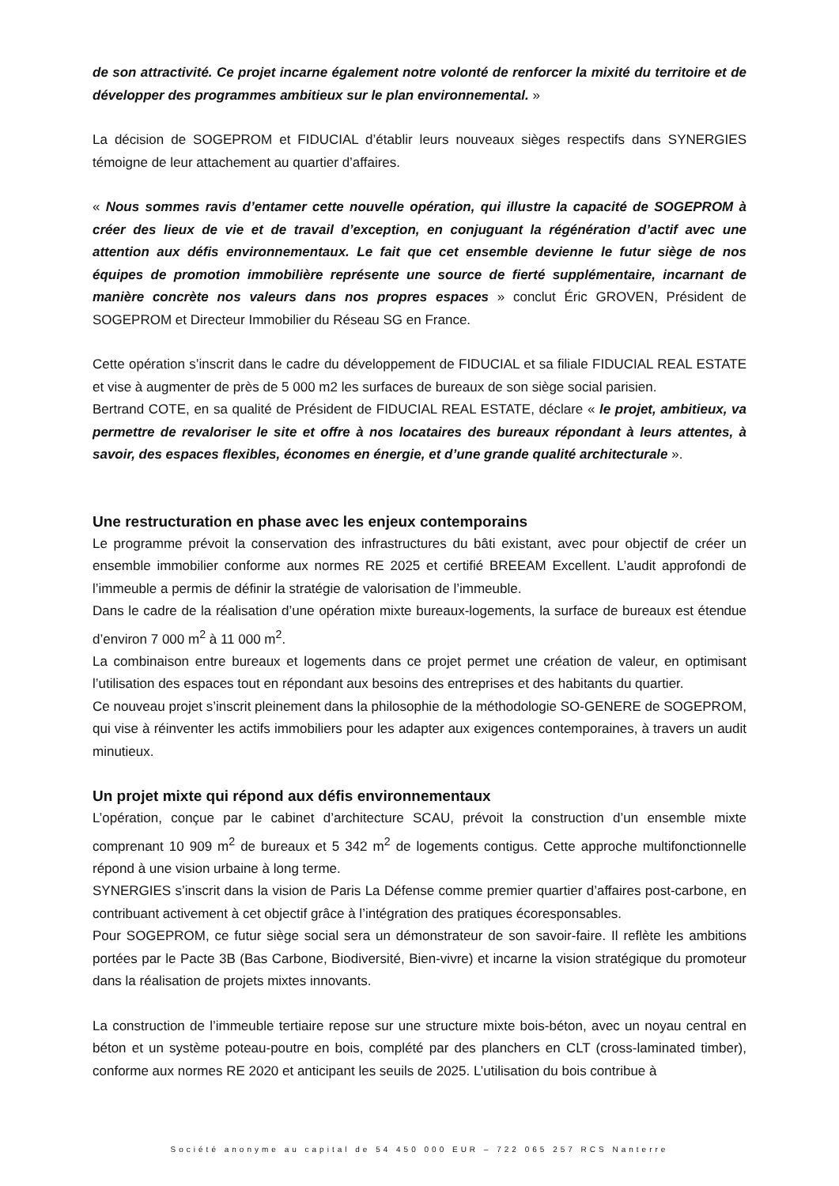de son attractivité. Ce projet incarne également notre volonté de renforcer la mixité du territoire et de développer des programmes ambitieux sur le plan environnemental. »
La décision de SOGEPROM et FIDUCIAL d’établir leurs nouveaux sièges respectifs dans SYNERGIES témoigne de leur attachement au quartier d’affaires.
« Nous sommes ravis d’entamer cette nouvelle opération, qui illustre la capacité de SOGEPROM à créer des lieux de vie et de travail d’exception, en conjuguant la régénération d’actif avec une attention aux défis environnementaux. Le fait que cet ensemble devienne le futur siège de nos équipes de promotion immobilière représente une source de fierté supplémentaire, incarnant de manière concrète nos valeurs dans nos propres espaces » conclut Éric GROVEN, Président de SOGEPROM et Directeur Immobilier du Réseau SG en France.
Cette opération s’inscrit dans le cadre du développement de FIDUCIAL et sa filiale FIDUCIAL REAL ESTATE et vise à augmenter de près de 5 000 m2 les surfaces de bureaux de son siège social parisien.
Bertrand COTE, en sa qualité de Président de FIDUCIAL REAL ESTATE, déclare « le projet, ambitieux, va permettre de revaloriser le site et offre à nos locataires des bureaux répondant à leurs attentes, à savoir, des espaces flexibles, économes en énergie, et d’une grande qualité architecturale ».
Une restructuration en phase avec les enjeux contemporains
Le programme prévoit la conservation des infrastructures du bâti existant, avec pour objectif de créer un ensemble immobilier conforme aux normes RE 2025 et certifié BREEAM Excellent. L’audit approfondi de l’immeuble a permis de définir la stratégie de valorisation de l’immeuble.
Dans le cadre de la réalisation d’une opération mixte bureaux-logements, la surface de bureaux est étendue d’environ 7 000 m<sup>2</sup> à 11 000 m<sup>2</sup>.
La combinaison entre bureaux et logements dans ce projet permet une création de valeur, en optimisant l’utilisation des espaces tout en répondant aux besoins des entreprises et des habitants du quartier.
Ce nouveau projet s’inscrit pleinement dans la philosophie de la méthodologie SO-GENERE de SOGEPROM, qui vise à réinventer les actifs immobiliers pour les adapter aux exigences contemporaines, à travers un audit minutieux.
Un projet mixte qui répond aux défis environnementaux
L’opération, conçue par le cabinet d’architecture SCAU, prévoit la construction d’un ensemble mixte comprenant 10 909 m<sup>2</sup> de bureaux et 5 342 m<sup>2</sup> de logements contigus. Cette approche multifonctionnelle répond à une vision urbaine à long terme.
SYNERGIES s’inscrit dans la vision de Paris La Défense comme premier quartier d’affaires post-carbone, en contribuant activement à cet objectif grâce à l’intégration des pratiques écoresponsables.
Pour SOGEPROM, ce futur siège social sera un démonstrateur de son savoir-faire. Il reflète les ambitions portées par le Pacte 3B (Bas Carbone, Biodiversité, Bien-vivre) et incarne la vision stratégique du promoteur dans la réalisation de projets mixtes innovants.
La construction de l’immeuble tertiaire repose sur une structure mixte bois-béton, avec un noyau central en béton et un système poteau-poutre en bois, complété par des planchers en CLT (cross-laminated timber), conforme aux normes RE 2020 et anticipant les seuils de 2025. L’utilisation du bois contribue à
Société anonyme au capital de 54 450 000 EUR – 722 065 257 RCS Nanterre